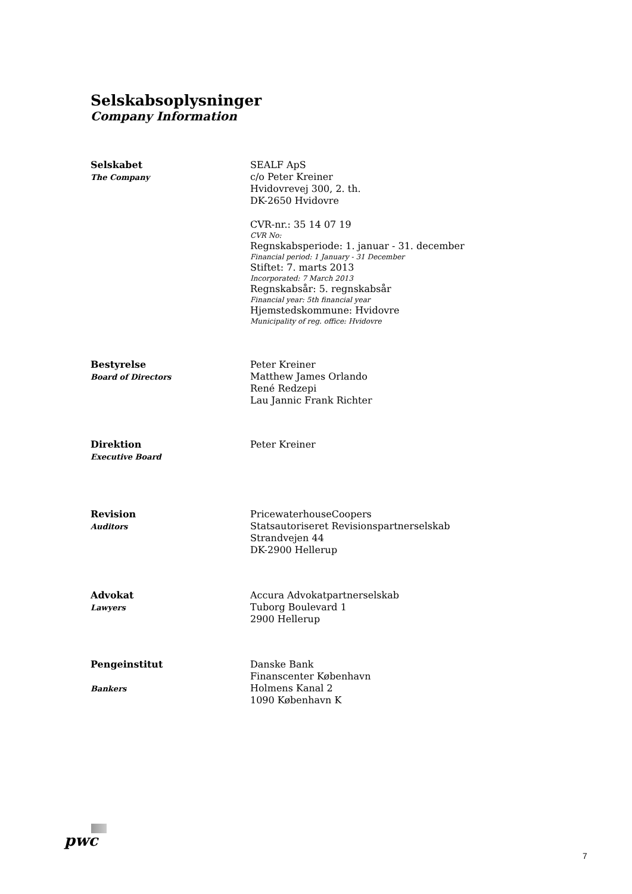Selskabsoplysninger
Company Information
Selskabet
The Company
SEALF ApS
c/o Peter Kreiner
Hvidovrevej 300, 2. th.
DK-2650 Hvidovre
CVR-nr.: 35 14 07 19
CVR No:
Regnskabsperiode: 1. januar - 31. december
Financial period: 1 January - 31 December
Stiftet: 7. marts 2013
Incorporated: 7 March 2013
Regnskabsår: 5. regnskabsår
Financial year: 5th financial year
Hjemstedskommune: Hvidovre
Municipality of reg. office: Hvidovre
Bestyrelse
Board of Directors
Peter Kreiner
Matthew James Orlando
René Redzepi
Lau Jannic Frank Richter
Direktion
Executive Board
Peter Kreiner
Revision
Auditors
PricewaterhouseCoopers
Statsautoriseret Revisionspartnerselskab
Strandvejen 44
DK-2900 Hellerup
Advokat
Lawyers
Accura Advokatpartnerselskab
Tuborg Boulevard 1
2900 Hellerup
Pengeinstitut
Bankers
Danske Bank
Finanscenter København
Holmens Kanal 2
1090 København K
pwc
7